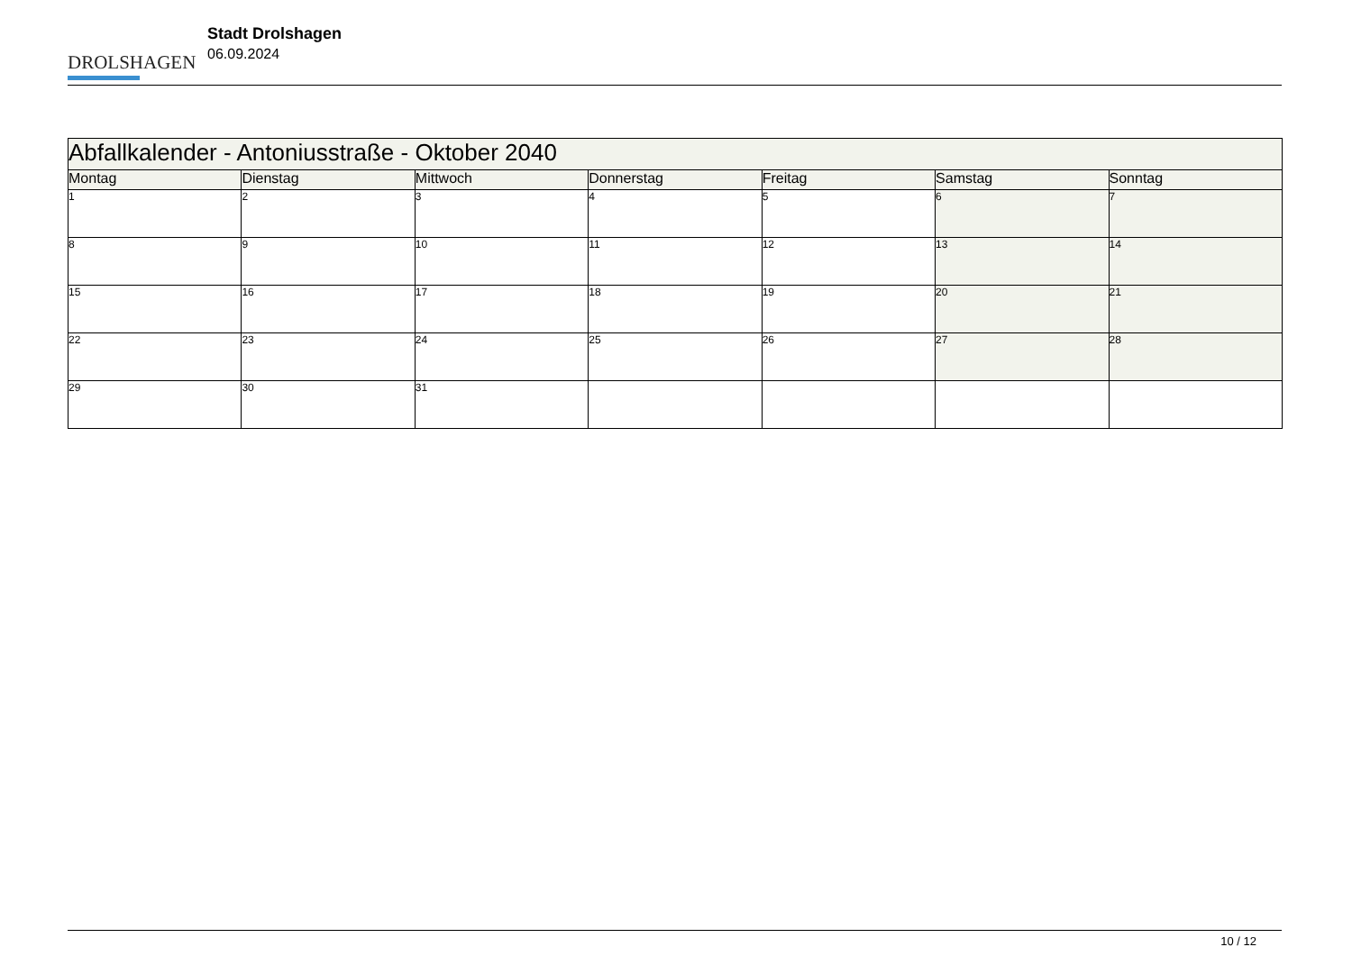DROLSHAGEN
Stadt Drolshagen
06.09.2024
| Abfallkalender - Antoniusstraße - Oktober 2040 | | | | | | |
| Montag | Dienstag | Mittwoch | Donnerstag | Freitag | Samstag | Sonntag |
| 1 | 2 | 3 | 4 | 5 | 6 | 7 |
| 8 | 9 | 10 | 11 | 12 | 13 | 14 |
| 15 | 16 | 17 | 18 | 19 | 20 | 21 |
| 22 | 23 | 24 | 25 | 26 | 27 | 28 |
| 29 | 30 | 31 | | | | |
10 / 12